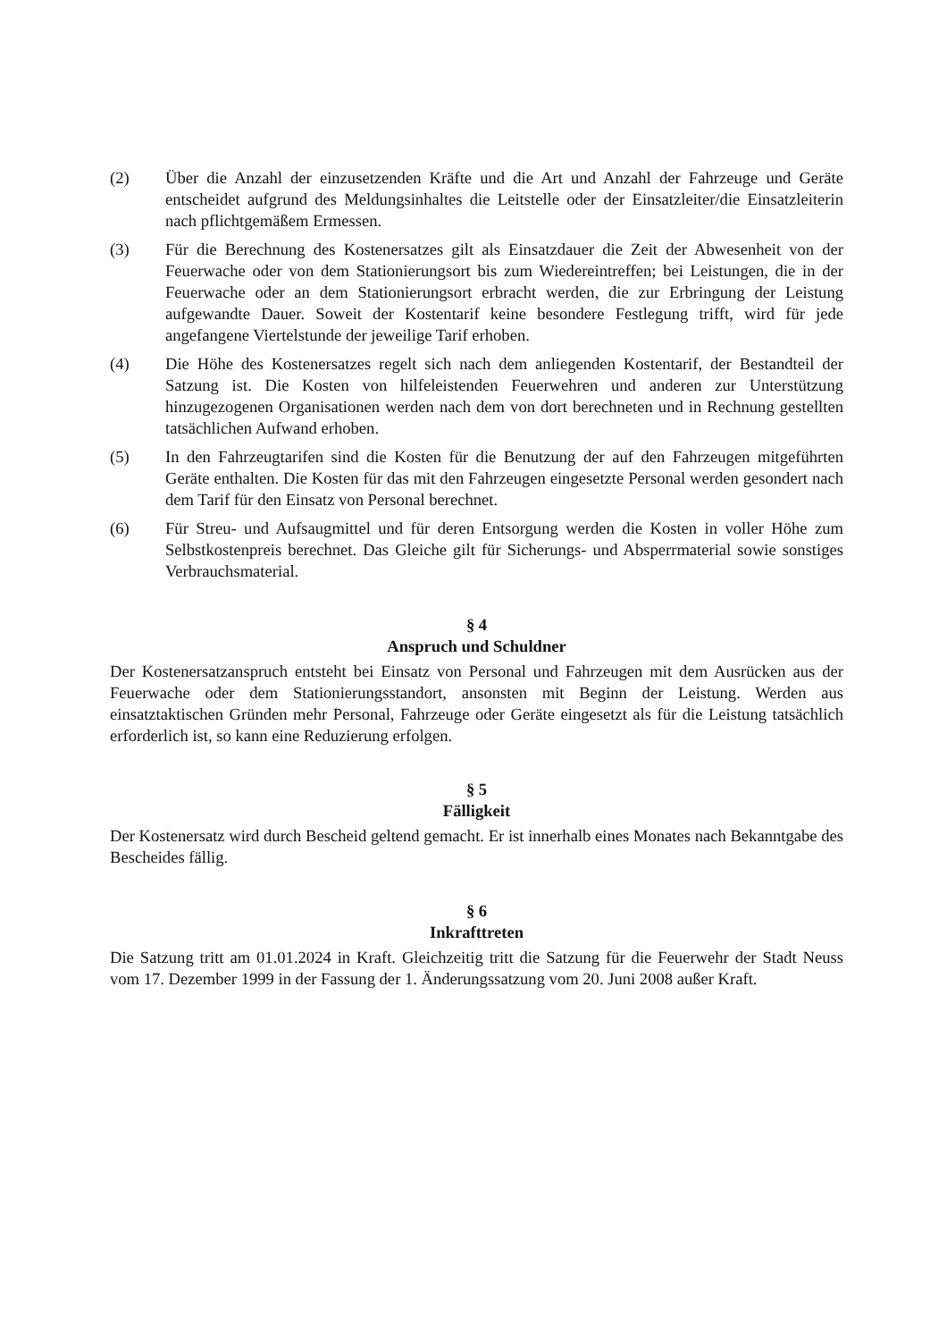(2) Über die Anzahl der einzusetzenden Kräfte und die Art und Anzahl der Fahrzeuge und Geräte entscheidet aufgrund des Meldungsinhaltes die Leitstelle oder der Einsatzleiter/die Einsatzleiterin nach pflichtgemäßem Ermessen.
(3) Für die Berechnung des Kostenersatzes gilt als Einsatzdauer die Zeit der Abwesenheit von der Feuerwache oder von dem Stationierungsort bis zum Wiedereintreffen; bei Leistungen, die in der Feuerwache oder an dem Stationierungsort erbracht werden, die zur Erbringung der Leistung aufgewandte Dauer. Soweit der Kostentarif keine besondere Festlegung trifft, wird für jede angefangene Viertelstunde der jeweilige Tarif erhoben.
(4) Die Höhe des Kostenersatzes regelt sich nach dem anliegenden Kostentarif, der Bestandteil der Satzung ist. Die Kosten von hilfeleistenden Feuerwehren und anderen zur Unterstützung hinzugezogenen Organisationen werden nach dem von dort berechneten und in Rechnung gestellten tatsächlichen Aufwand erhoben.
(5) In den Fahrzeugtarifen sind die Kosten für die Benutzung der auf den Fahrzeugen mitgeführten Geräte enthalten. Die Kosten für das mit den Fahrzeugen eingesetzte Personal werden gesondert nach dem Tarif für den Einsatz von Personal berechnet.
(6) Für Streu- und Aufsaugmittel und für deren Entsorgung werden die Kosten in voller Höhe zum Selbstkostenpreis berechnet. Das Gleiche gilt für Sicherungs- und Absperrmaterial sowie sonstiges Verbrauchsmaterial.
§ 4
Anspruch und Schuldner
Der Kostenersatzanspruch entsteht bei Einsatz von Personal und Fahrzeugen mit dem Ausrücken aus der Feuerwache oder dem Stationierungsstandort, ansonsten mit Beginn der Leistung. Werden aus einsatztaktischen Gründen mehr Personal, Fahrzeuge oder Geräte eingesetzt als für die Leistung tatsächlich erforderlich ist, so kann eine Reduzierung erfolgen.
§ 5
Fälligkeit
Der Kostenersatz wird durch Bescheid geltend gemacht. Er ist innerhalb eines Monates nach Bekanntgabe des Bescheides fällig.
§ 6
Inkrafttreten
Die Satzung tritt am 01.01.2024 in Kraft. Gleichzeitig tritt die Satzung für die Feuerwehr der Stadt Neuss vom 17. Dezember 1999 in der Fassung der 1. Änderungssatzung vom 20. Juni 2008 außer Kraft.